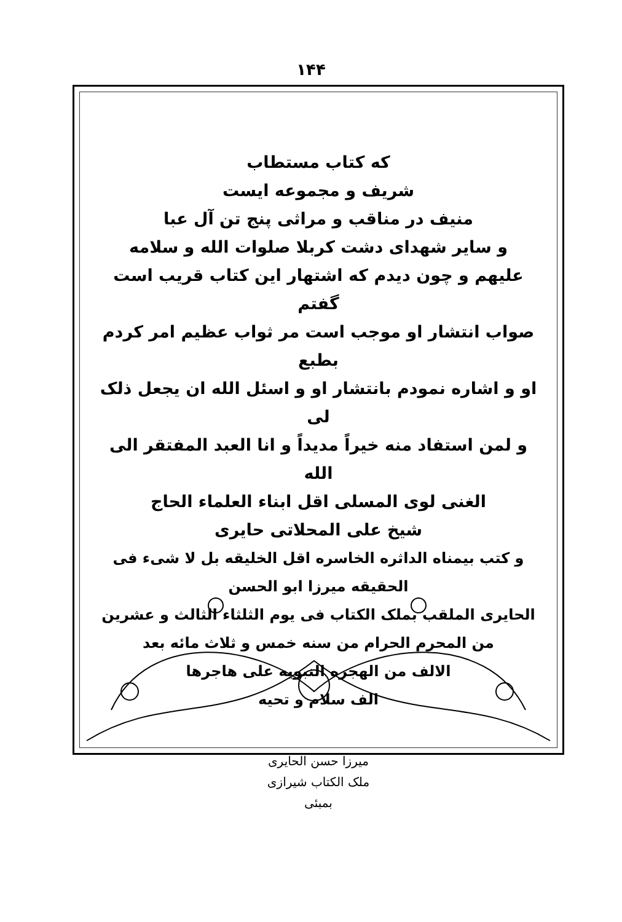۱۴۴
که کتاب مستطاب
شریف و مجموعه ایست
منیف در مناقب و مراثی پنج تن آل عبا
و سایر شهدای دشت کربلا صلوات الله و سلامه
علیهم و چون دیدم که اشتهار این کتاب قریب است گفتم
صواب انتشار او موجب است مر ثواب عظیم امر کردم بطبع
او و اشاره نمودم بانتشار او و اسئل الله ان یجعل ذلک لی
و لمن استفاد منه خیراً مدیداً و انا العبد المفتقر الی الله
الغنی لوی المسلی اقل ابناء العلماء الحاج
شیخ علی المحلاتی حایری
و کتب بیمناه الداثره الخاسره اقل الخلیقه بل لا شیء فی الحقیقه میرزا ابو الحسن
الحایری الملقب بملک الکتاب فی یوم الثلثاء الثالث و عشرین
من المحرم الحرام من سنه خمس و ثلاث مائه بعد
الالف من الهجره النبویه علی هاجرها
الف سلام و تحیه
میرزا حسن الحایری
ملک الکتاب شیرازی
بمبئی